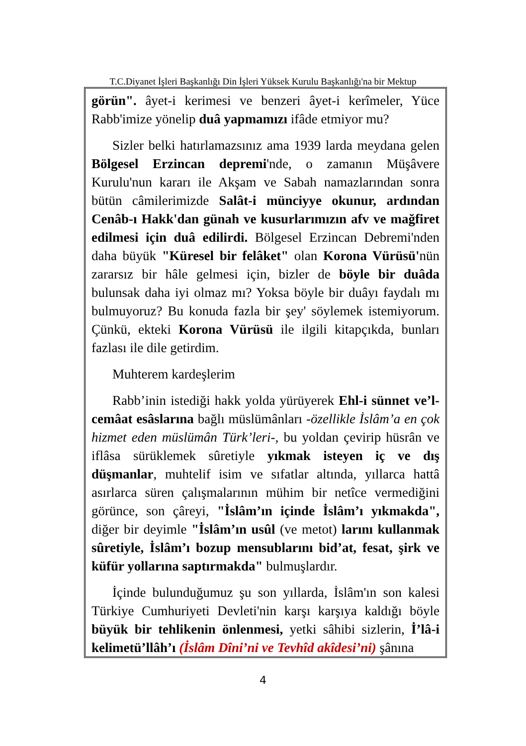T.C.Diyanet İşleri Başkanlığı Din İşleri Yüksek Kurulu Başkanlığı'na bir Mektup
görün". âyet-i kerimesi ve benzeri âyet-i kerîmeler, Yüce Rabb'imize yönelip duâ yapmamızı ifâde etmiyor mu?
Sizler belki hatırlamazsınız ama 1939 larda meydana gelen Bölgesel Erzincan depremi'nde, o zamanın Müşâvere Kurulu'nun kararı ile Akşam ve Sabah namazlarından sonra bütün câmilerimizde Salât-i münciyye okunur, ardından Cenâb-ı Hakk'dan günah ve kusurlarımızın afv ve mağfiret edilmesi için duâ edilirdi. Bölgesel Erzincan Debremi'nden daha büyük "Küresel bir felâket" olan Korona Vürüsü'nün zararsız bir hâle gelmesi için, bizler de böyle bir duâda bulunsak daha iyi olmaz mı? Yoksa böyle bir duâyı faydalı mı bulmuyoruz? Bu konuda fazla bir şey' söylemek istemiyorum. Çünkü, ekteki Korona Vürüsü ile ilgili kitapçıkda, bunları fazlası ile dile getirdim.
Muhterem kardeşlerim
Rabb’inin istediği hakk yolda yürüyerek Ehl-i sünnet ve’l-cemâat esâslarına bağlı müslümânları -özellikle İslâm’a en çok hizmet eden müslümân Türk’leri-, bu yoldan çevirip hüsrân ve iflâsa sürüklemek sûretiyle yıkmak isteyen iç ve dış düşmanlar, muhtelif isim ve sıfatlar altında, yıllarca hattâ asırlarca süren çalışmalarının mühim bir netîce vermediğini görünce, son çâreyi, "İslâm’ın içinde İslâm’ı yıkmakda", diğer bir deyimle "İslâm’ın usûl (ve metot) larını kullanmak sûretiyle, İslâm’ı bozup mensublarını bid’at, fesat, şirk ve küfür yollarına saptırmakda" bulmuşlardır.
İçinde bulunduğumuz şu son yıllarda, İslâm'ın son kalesi Türkiye Cumhuriyeti Devleti'nin karşı karşıya kaldığı böyle büyük bir tehlikenin önlenmesi, yetki sâhibi sizlerin, İ’lâ-i kelimetü’llâh’ı (İslâm Dîni’ni ve Tevhîd akîdesi’ni) şânına
4